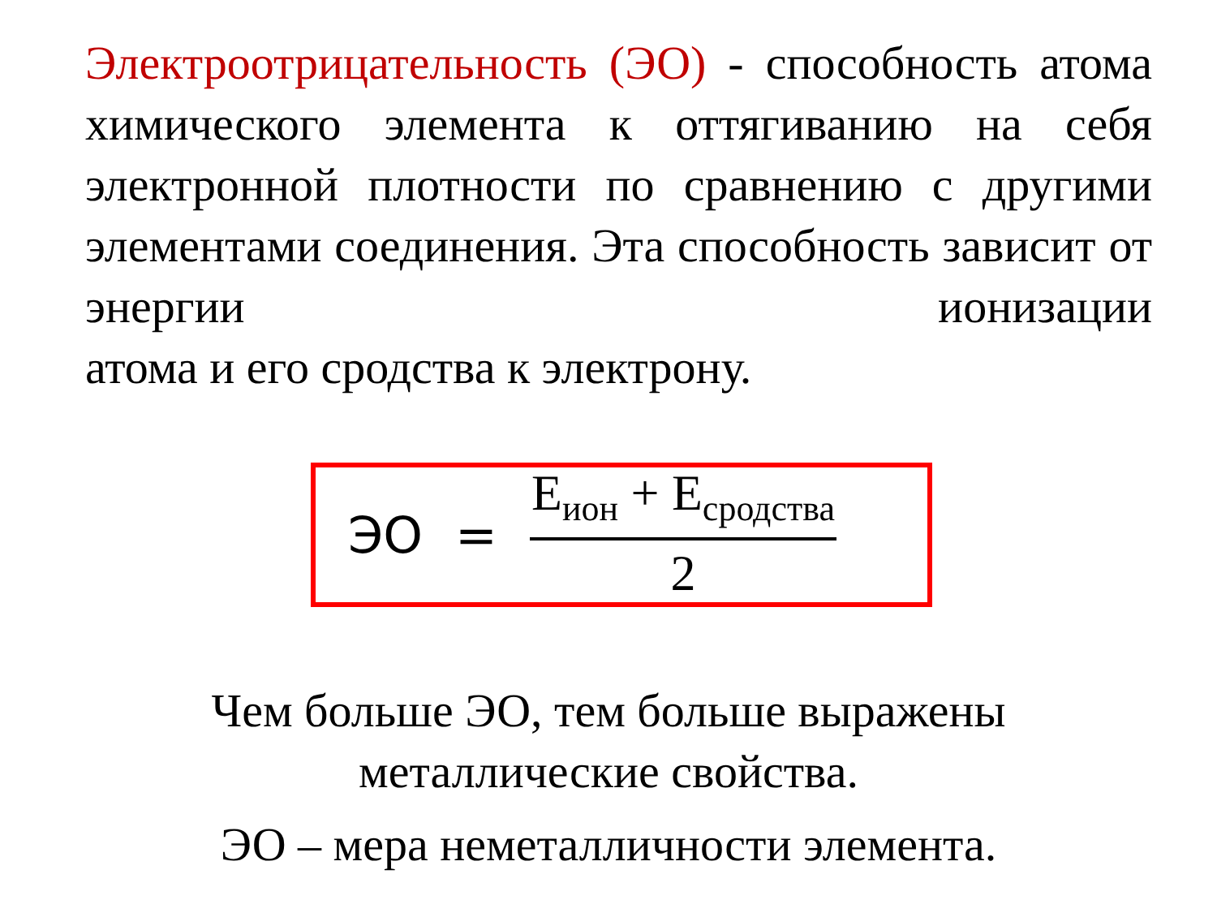Электроотрицательность (ЭО) - способность атома химического элемента к оттягиванию на себя электронной плотности по сравнению с другими элементами соединения. Эта способность зависит от энергии ионизации
атома и его сродства к электрону.
ЭО = E<sub>ион</sub> + E<sub>сродства</sub> 2
Чем больше ЭО, тем больше выражены
металлические свойства.
ЭО – мера неметалличности элемента.